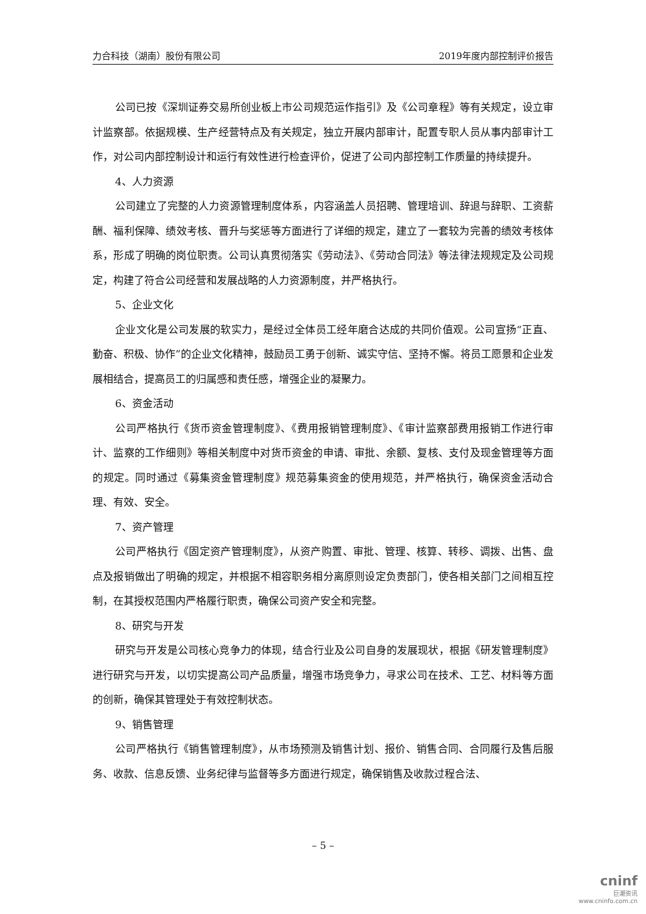力合科技（湖南）股份有限公司 2019年度内部控制评价报告
公司已按《深圳证券交易所创业板上市公司规范运作指引》及《公司章程》等有关规定，设立审计监察部。依据规模、生产经营特点及有关规定，独立开展内部审计，配置专职人员从事内部审计工作，对公司内部控制设计和运行有效性进行检查评价，促进了公司内部控制工作质量的持续提升。
4、人力资源
公司建立了完整的人力资源管理制度体系，内容涵盖人员招聘、管理培训、辞退与辞职、工资薪酬、福利保障、绩效考核、晋升与奖惩等方面进行了详细的规定，建立了一套较为完善的绩效考核体系，形成了明确的岗位职责。公司认真贯彻落实《劳动法》、《劳动合同法》等法律法规规定及公司规定，构建了符合公司经营和发展战略的人力资源制度，并严格执行。
5、企业文化
企业文化是公司发展的软实力，是经过全体员工经年磨合达成的共同价值观。公司宣扬“正直、勤奋、积极、协作”的企业文化精神，鼓励员工勇于创新、诚实守信、坚持不懈。将员工愿景和企业发展相结合，提高员工的归属感和责任感，增强企业的凝聚力。
6、资金活动
公司严格执行《货币资金管理制度》、《费用报销管理制度》、《审计监察部费用报销工作进行审计、监察的工作细则》等相关制度中对货币资金的申请、审批、余额、复核、支付及现金管理等方面的规定。同时通过《募集资金管理制度》规范募集资金的使用规范，并严格执行，确保资金活动合理、有效、安全。
7、资产管理
公司严格执行《固定资产管理制度》，从资产购置、审批、管理、核算、转移、调拨、出售、盘点及报销做出了明确的规定，并根据不相容职务相分离原则设定负责部门，使各相关部门之间相互控制，在其授权范围内严格履行职责，确保公司资产安全和完整。
8、研究与开发
研究与开发是公司核心竞争力的体现，结合行业及公司自身的发展现状，根据《研发管理制度》进行研究与开发，以切实提高公司产品质量，增强市场竞争力，寻求公司在技术、工艺、材料等方面的创新，确保其管理处于有效控制状态。
9、销售管理
公司严格执行《销售管理制度》，从市场预测及销售计划、报价、销售合同、合同履行及售后服务、收款、信息反馈、业务纪律与监督等多方面进行规定，确保销售及收款过程合法、
– 5 –
cninf
巨潮资讯
www.cninfo.com.cn